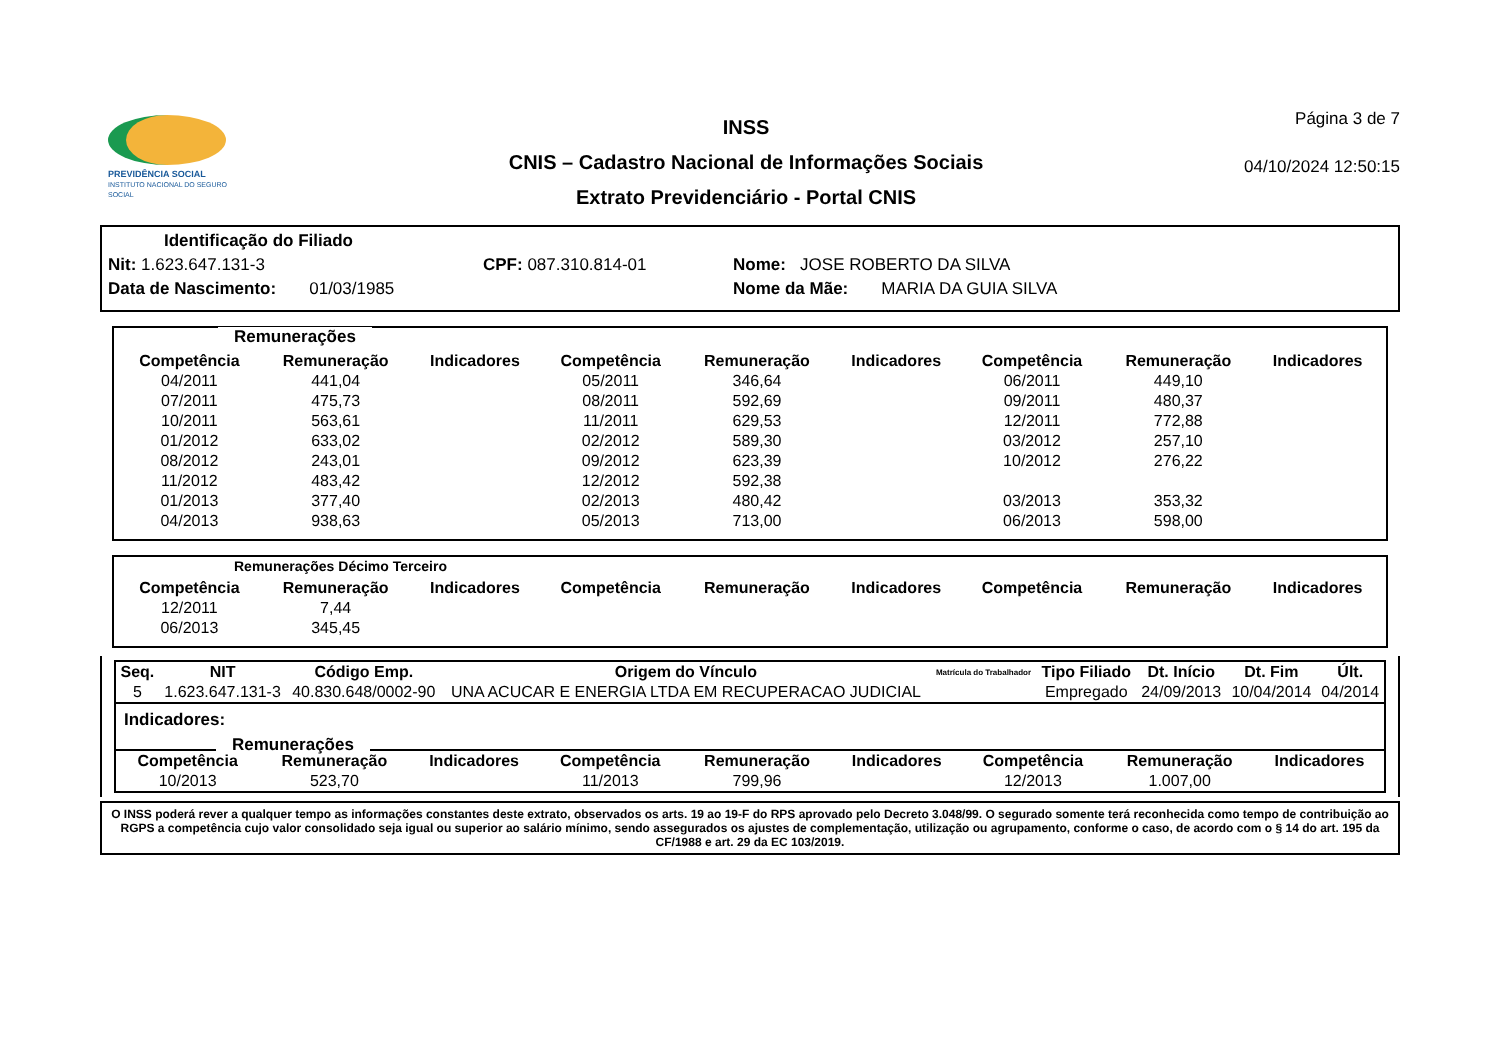PREVIDÊNCIA SOCIAL
INSTITUTO NACIONAL DO SEGURO SOCIAL
INSS
CNIS – Cadastro Nacional de Informações Sociais
Extrato Previdenciário - Portal CNIS
Página 3 de 7
04/10/2024 12:50:15
Identificação do Filiado
Nit: 1.623.647.131-3 CPF: 087.310.814-01 Nome: JOSE ROBERTO DA SILVA
Data de Nascimento: 01/03/1985 Nome da Mãe: MARIA DA GUIA SILVA
Remunerações
| Competência | Remuneração | Indicadores | Competência | Remuneração | Indicadores | Competência | Remuneração | Indicadores |
| --- | --- | --- | --- | --- | --- | --- | --- | --- |
| 04/2011 | 441,04 | | 05/2011 | 346,64 | | 06/2011 | 449,10 | |
| 07/2011 | 475,73 | | 08/2011 | 592,69 | | 09/2011 | 480,37 | |
| 10/2011 | 563,61 | | 11/2011 | 629,53 | | 12/2011 | 772,88 | |
| 01/2012 | 633,02 | | 02/2012 | 589,30 | | 03/2012 | 257,10 | |
| 08/2012 | 243,01 | | 09/2012 | 623,39 | | 10/2012 | 276,22 | |
| 11/2012 | 483,42 | | 12/2012 | 592,38 | | | | |
| 01/2013 | 377,40 | | 02/2013 | 480,42 | | 03/2013 | 353,32 | |
| 04/2013 | 938,63 | | 05/2013 | 713,00 | | 06/2013 | 598,00 | |
Remunerações Décimo Terceiro
| Competência | Remuneração | Indicadores | Competência | Remuneração | Indicadores | Competência | Remuneração | Indicadores |
| --- | --- | --- | --- | --- | --- | --- | --- | --- |
| 12/2011 | 7,44 | | | | | | | |
| 06/2013 | 345,45 | | | | | | | |
| Seq. | NIT | Código Emp. | Origem do Vínculo | Matrícula do Trabalhador | Tipo Filiado | Dt. Início | Dt. Fim | Últ. |
| --- | --- | --- | --- | --- | --- | --- | --- | --- |
| 5 | 1.623.647.131-3 | 40.830.648/0002-90 | UNA ACUCAR E ENERGIA LTDA EM RECUPERACAO JUDICIAL | | Empregado | 24/09/2013 | 10/04/2014 | 04/2014 |
Indicadores:
Remunerações
| Competência | Remuneração | Indicadores | Competência | Remuneração | Indicadores | Competência | Remuneração | Indicadores |
| --- | --- | --- | --- | --- | --- | --- | --- | --- |
| 10/2013 | 523,70 | | 11/2013 | 799,96 | | 12/2013 | 1.007,00 | |
O INSS poderá rever a qualquer tempo as informações constantes deste extrato, observados os arts. 19 ao 19-F do RPS aprovado pelo Decreto 3.048/99. O segurado somente terá reconhecida como tempo de contribuição ao RGPS a competência cujo valor consolidado seja igual ou superior ao salário mínimo, sendo assegurados os ajustes de complementação, utilização ou agrupamento, conforme o caso, de acordo com o § 14 do art. 195 da CF/1988 e art. 29 da EC 103/2019.